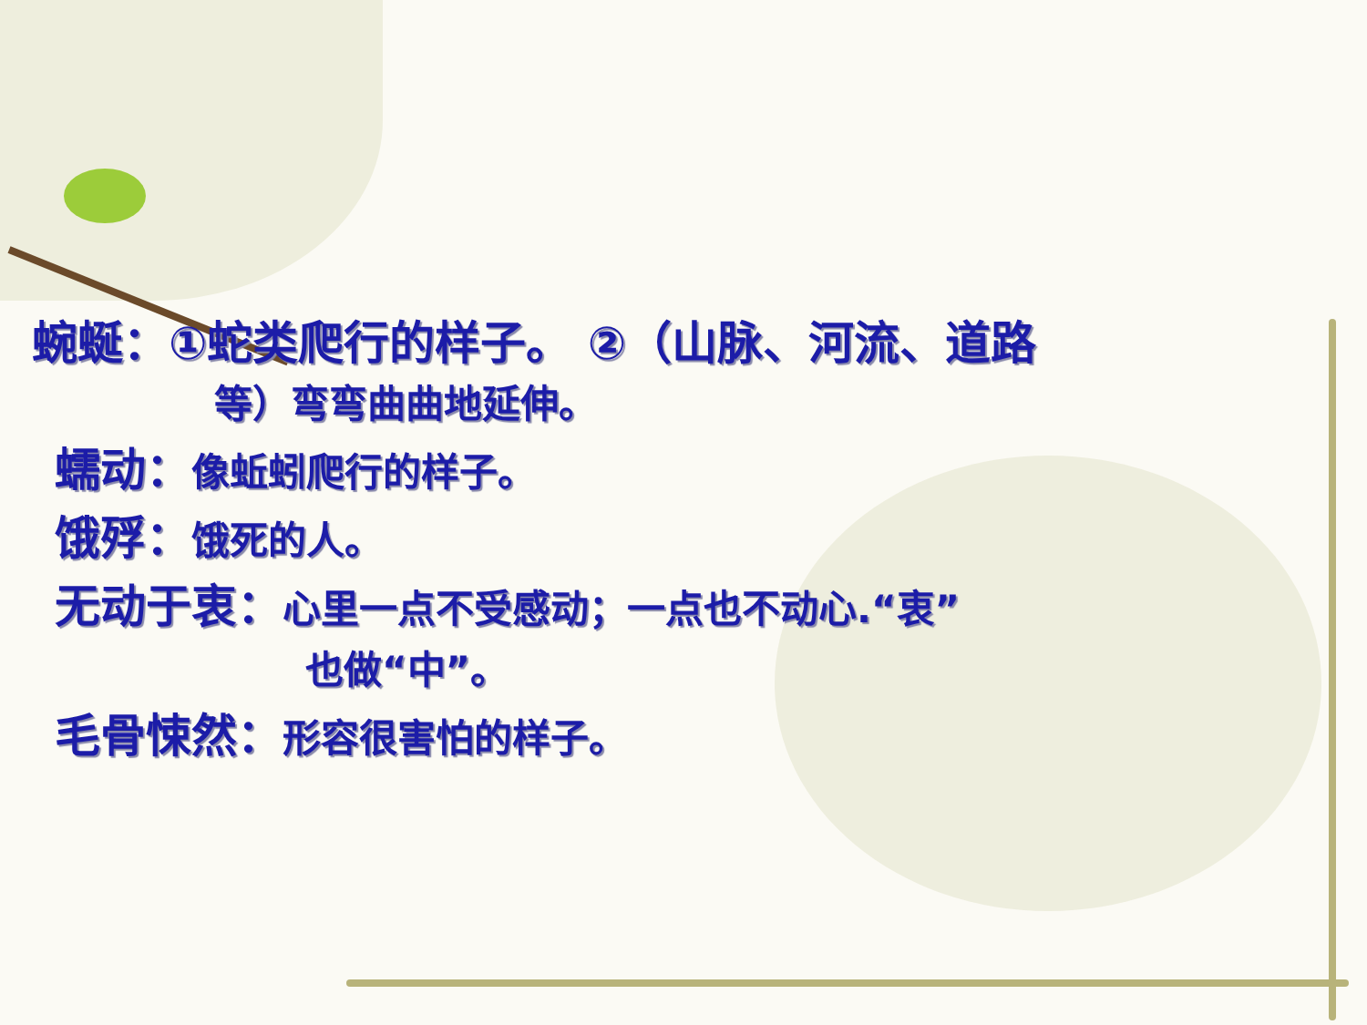蜿蜒：①蛇类爬行的样子。 ②（山脉、河流、道路
等）弯弯曲曲地延伸。
蠕动：像蚯蚓爬行的样子。
饿殍：饿死的人。
无动于衷：心里一点不受感动；一点也不动心.“衷”
也做“中”。
毛骨悚然：形容很害怕的样子。